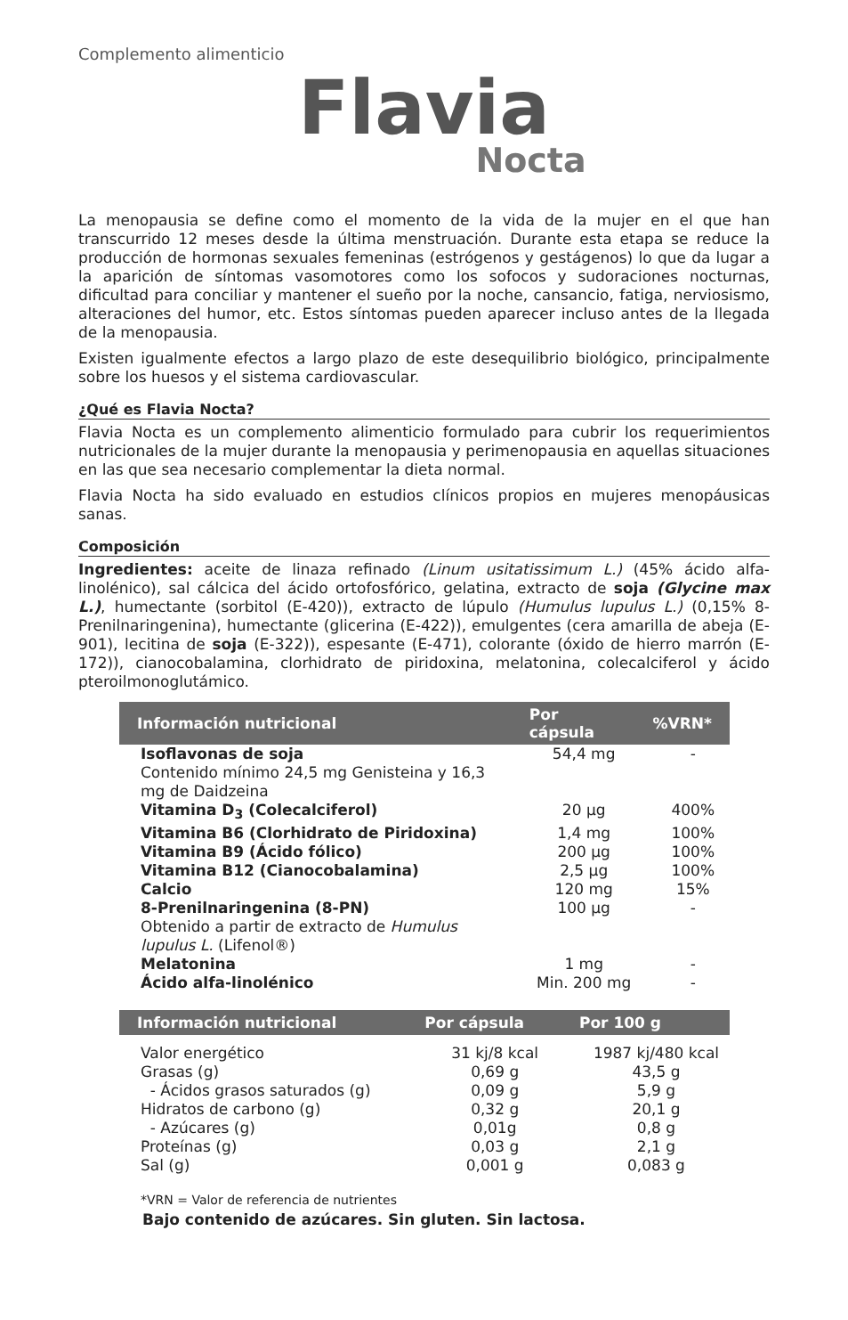Complemento alimenticio
Flavia
Nocta
La menopausia se define como el momento de la vida de la mujer en el que han transcurrido 12 meses desde la última menstruación. Durante esta etapa se reduce la producción de hormonas sexuales femeninas (estrógenos y gestágenos) lo que da lugar a la aparición de síntomas vasomotores como los sofocos y sudoraciones nocturnas, dificultad para conciliar y mantener el sueño por la noche, cansancio, fatiga, nerviosismo, alteraciones del humor, etc. Estos síntomas pueden aparecer incluso antes de la llegada de la menopausia.
Existen igualmente efectos a largo plazo de este desequilibrio biológico, principalmente sobre los huesos y el sistema cardiovascular.
¿Qué es Flavia Nocta?
Flavia Nocta es un complemento alimenticio formulado para cubrir los requerimientos nutricionales de la mujer durante la menopausia y perimenopausia en aquellas situaciones en las que sea necesario complementar la dieta normal.
Flavia Nocta ha sido evaluado en estudios clínicos propios en mujeres menopáusicas sanas.
Composición
Ingredientes: aceite de linaza refinado (Linum usitatissimum L.) (45% ácido alfa-linolénico), sal cálcica del ácido ortofosfórico, gelatina, extracto de soja (Glycine max L.), humectante (sorbitol (E-420)), extracto de lúpulo (Humulus lupulus L.) (0,15% 8-Prenilnaringenina), humectante (glicerina (E-422)), emulgentes (cera amarilla de abeja (E-901), lecitina de soja (E-322)), espesante (E-471), colorante (óxido de hierro marrón (E-172)), cianocobalamina, clorhidrato de piridoxina, melatonina, colecalciferol y ácido pteroilmonoglutámico.
| Información nutricional | Por cápsula | %VRN* |
| --- | --- | --- |
| Isoflavonas de soja Contenido mínimo 24,5 mg Genisteina y 16,3 mg de Daidzeina | 54,4 mg | - |
| Vitamina D<sub>3</sub> (Colecalciferol) | 20 µg | 400% |
| Vitamina B6 (Clorhidrato de Piridoxina) | 1,4 mg | 100% |
| Vitamina B9 (Ácido fólico) | 200 µg | 100% |
| Vitamina B12 (Cianocobalamina) | 2,5 µg | 100% |
| Calcio | 120 mg | 15% |
| 8-Prenilnaringenina (8-PN) Obtenido a partir de extracto de Humulus lupulus L. (Lifenol®) | 100 µg | - |
| Melatonina | 1 mg | - |
| Ácido alfa-linolénico | Min. 200 mg | - |
| Información nutricional | Por cápsula | Por 100 g |
| --- | --- | --- |
| Valor energético | 31 kj/8 kcal | 1987 kj/480 kcal |
| Grasas (g) | 0,69 g | 43,5 g |
| - Ácidos grasos saturados (g) | 0,09 g | 5,9 g |
| Hidratos de carbono (g) | 0,32 g | 20,1 g |
| - Azúcares (g) | 0,01g | 0,8 g |
| Proteínas (g) | 0,03 g | 2,1 g |
| Sal (g) | 0,001 g | 0,083 g |
*VRN = Valor de referencia de nutrientes
Bajo contenido de azúcares. Sin gluten. Sin lactosa.